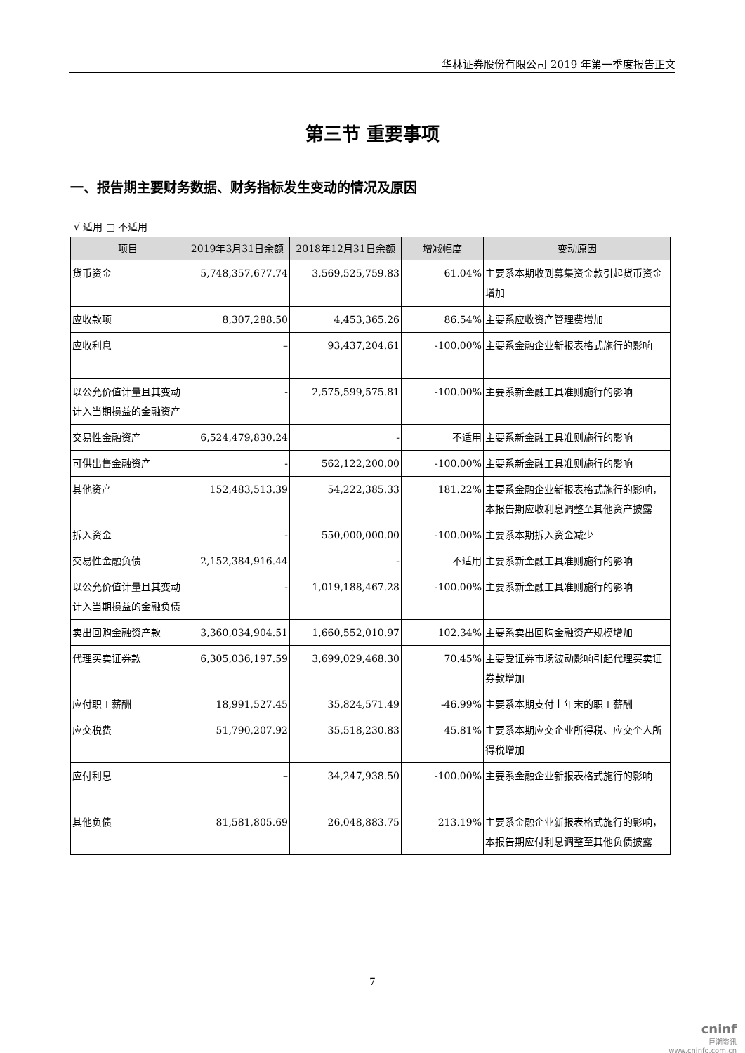华林证券股份有限公司 2019 年第一季度报告正文
第三节 重要事项
一、报告期主要财务数据、财务指标发生变动的情况及原因
√ 适用 □ 不适用
| 项目 | 2019年3月31日余额 | 2018年12月31日余额 | 增减幅度 | 变动原因 |
| --- | --- | --- | --- | --- |
| 货币资金 | 5,748,357,677.74 | 3,569,525,759.83 | 61.04% | 主要系本期收到募集资金款引起货币资金增加 |
| 应收款项 | 8,307,288.50 | 4,453,365.26 | 86.54% | 主要系应收资产管理费增加 |
| 应收利息 | – | 93,437,204.61 | -100.00% | 主要系金融企业新报表格式施行的影响 |
| 以公允价值计量且其变动计入当期损益的金融资产 | - | 2,575,599,575.81 | -100.00% | 主要系新金融工具准则施行的影响 |
| 交易性金融资产 | 6,524,479,830.24 | - | 不适用 | 主要系新金融工具准则施行的影响 |
| 可供出售金融资产 | - | 562,122,200.00 | -100.00% | 主要系新金融工具准则施行的影响 |
| 其他资产 | 152,483,513.39 | 54,222,385.33 | 181.22% | 主要系金融企业新报表格式施行的影响，本报告期应收利息调整至其他资产披露 |
| 拆入资金 | - | 550,000,000.00 | -100.00% | 主要系本期拆入资金减少 |
| 交易性金融负债 | 2,152,384,916.44 | - | 不适用 | 主要系新金融工具准则施行的影响 |
| 以公允价值计量且其变动计入当期损益的金融负债 | - | 1,019,188,467.28 | -100.00% | 主要系新金融工具准则施行的影响 |
| 卖出回购金融资产款 | 3,360,034,904.51 | 1,660,552,010.97 | 102.34% | 主要系卖出回购金融资产规模增加 |
| 代理买卖证券款 | 6,305,036,197.59 | 3,699,029,468.30 | 70.45% | 主要受证券市场波动影响引起代理买卖证券款增加 |
| 应付职工薪酬 | 18,991,527.45 | 35,824,571.49 | -46.99% | 主要系本期支付上年末的职工薪酬 |
| 应交税费 | 51,790,207.92 | 35,518,230.83 | 45.81% | 主要系本期应交企业所得税、应交个人所得税增加 |
| 应付利息 | – | 34,247,938.50 | -100.00% | 主要系金融企业新报表格式施行的影响 |
| 其他负债 | 81,581,805.69 | 26,048,883.75 | 213.19% | 主要系金融企业新报表格式施行的影响，本报告期应付利息调整至其他负债披露 |
7
cninf
巨潮资讯
www.cninfo.com.cn